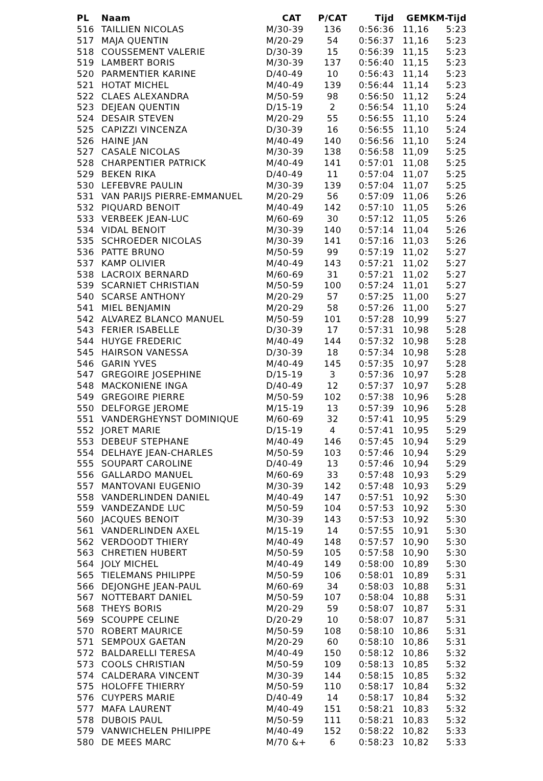| PL | Naam | CAT | P/CAT | Tijd | GEM | KM-Tijd |
| --- | --- | --- | --- | --- | --- | --- |
| 516 | TAILLIEN NICOLAS | M/30-39 | 136 | 0:56:36 | 11,16 | 5:23 |
| 517 | MAJA QUENTIN | M/20-29 | 54 | 0:56:37 | 11,16 | 5:23 |
| 518 | COUSSEMENT VALERIE | D/30-39 | 15 | 0:56:39 | 11,15 | 5:23 |
| 519 | LAMBERT BORIS | M/30-39 | 137 | 0:56:40 | 11,15 | 5:23 |
| 520 | PARMENTIER KARINE | D/40-49 | 10 | 0:56:43 | 11,14 | 5:23 |
| 521 | HOTAT MICHEL | M/40-49 | 139 | 0:56:44 | 11,14 | 5:23 |
| 522 | CLAES ALEXANDRA | M/50-59 | 98 | 0:56:50 | 11,12 | 5:24 |
| 523 | DEJEAN QUENTIN | D/15-19 | 2 | 0:56:54 | 11,10 | 5:24 |
| 524 | DESAIR STEVEN | M/20-29 | 55 | 0:56:55 | 11,10 | 5:24 |
| 525 | CAPIZZI VINCENZA | D/30-39 | 16 | 0:56:55 | 11,10 | 5:24 |
| 526 | HAINE JAN | M/40-49 | 140 | 0:56:56 | 11,10 | 5:24 |
| 527 | CASALE NICOLAS | M/30-39 | 138 | 0:56:58 | 11,09 | 5:25 |
| 528 | CHARPENTIER PATRICK | M/40-49 | 141 | 0:57:01 | 11,08 | 5:25 |
| 529 | BEKEN RIKA | D/40-49 | 11 | 0:57:04 | 11,07 | 5:25 |
| 530 | LEFEBVRE PAULIN | M/30-39 | 139 | 0:57:04 | 11,07 | 5:25 |
| 531 | VAN PARIJS PIERRE-EMMANUEL | M/20-29 | 56 | 0:57:09 | 11,06 | 5:26 |
| 532 | PIQUARD BENOIT | M/40-49 | 142 | 0:57:10 | 11,05 | 5:26 |
| 533 | VERBEEK JEAN-LUC | M/60-69 | 30 | 0:57:12 | 11,05 | 5:26 |
| 534 | VIDAL BENOIT | M/30-39 | 140 | 0:57:14 | 11,04 | 5:26 |
| 535 | SCHROEDER NICOLAS | M/30-39 | 141 | 0:57:16 | 11,03 | 5:26 |
| 536 | PATTE BRUNO | M/50-59 | 99 | 0:57:19 | 11,02 | 5:27 |
| 537 | KAMP OLIVIER | M/40-49 | 143 | 0:57:21 | 11,02 | 5:27 |
| 538 | LACROIX BERNARD | M/60-69 | 31 | 0:57:21 | 11,02 | 5:27 |
| 539 | SCARNIET CHRISTIAN | M/50-59 | 100 | 0:57:24 | 11,01 | 5:27 |
| 540 | SCARSE ANTHONY | M/20-29 | 57 | 0:57:25 | 11,00 | 5:27 |
| 541 | MIEL BENJAMIN | M/20-29 | 58 | 0:57:26 | 11,00 | 5:27 |
| 542 | ALVAREZ BLANCO MANUEL | M/50-59 | 101 | 0:57:28 | 10,99 | 5:27 |
| 543 | FERIER ISABELLE | D/30-39 | 17 | 0:57:31 | 10,98 | 5:28 |
| 544 | HUYGE FREDERIC | M/40-49 | 144 | 0:57:32 | 10,98 | 5:28 |
| 545 | HAIRSON VANESSA | D/30-39 | 18 | 0:57:34 | 10,98 | 5:28 |
| 546 | GARIN YVES | M/40-49 | 145 | 0:57:35 | 10,97 | 5:28 |
| 547 | GREGOIRE JOSEPHINE | D/15-19 | 3 | 0:57:36 | 10,97 | 5:28 |
| 548 | MACKONIENE INGA | D/40-49 | 12 | 0:57:37 | 10,97 | 5:28 |
| 549 | GREGOIRE PIERRE | M/50-59 | 102 | 0:57:38 | 10,96 | 5:28 |
| 550 | DELFORGE JEROME | M/15-19 | 13 | 0:57:39 | 10,96 | 5:28 |
| 551 | VANDERGHEYNST DOMINIQUE | M/60-69 | 32 | 0:57:41 | 10,95 | 5:29 |
| 552 | JORET MARIE | D/15-19 | 4 | 0:57:41 | 10,95 | 5:29 |
| 553 | DEBEUF STEPHANE | M/40-49 | 146 | 0:57:45 | 10,94 | 5:29 |
| 554 | DELHAYE JEAN-CHARLES | M/50-59 | 103 | 0:57:46 | 10,94 | 5:29 |
| 555 | SOUPART CAROLINE | D/40-49 | 13 | 0:57:46 | 10,94 | 5:29 |
| 556 | GALLARDO MANUEL | M/60-69 | 33 | 0:57:48 | 10,93 | 5:29 |
| 557 | MANTOVANI EUGENIO | M/30-39 | 142 | 0:57:48 | 10,93 | 5:29 |
| 558 | VANDERLINDEN DANIEL | M/40-49 | 147 | 0:57:51 | 10,92 | 5:30 |
| 559 | VANDEZANDE LUC | M/50-59 | 104 | 0:57:53 | 10,92 | 5:30 |
| 560 | JACQUES BENOIT | M/30-39 | 143 | 0:57:53 | 10,92 | 5:30 |
| 561 | VANDERLINDEN AXEL | M/15-19 | 14 | 0:57:55 | 10,91 | 5:30 |
| 562 | VERDOODT THIERY | M/40-49 | 148 | 0:57:57 | 10,90 | 5:30 |
| 563 | CHRETIEN HUBERT | M/50-59 | 105 | 0:57:58 | 10,90 | 5:30 |
| 564 | JOLY MICHEL | M/40-49 | 149 | 0:58:00 | 10,89 | 5:30 |
| 565 | TIELEMANS PHILIPPE | M/50-59 | 106 | 0:58:01 | 10,89 | 5:31 |
| 566 | DEJONGHE JEAN-PAUL | M/60-69 | 34 | 0:58:03 | 10,88 | 5:31 |
| 567 | NOTTEBART DANIEL | M/50-59 | 107 | 0:58:04 | 10,88 | 5:31 |
| 568 | THEYS BORIS | M/20-29 | 59 | 0:58:07 | 10,87 | 5:31 |
| 569 | SCOUPPE CELINE | D/20-29 | 10 | 0:58:07 | 10,87 | 5:31 |
| 570 | ROBERT MAURICE | M/50-59 | 108 | 0:58:10 | 10,86 | 5:31 |
| 571 | SEMPOUX GAETAN | M/20-29 | 60 | 0:58:10 | 10,86 | 5:31 |
| 572 | BALDARELLI TERESA | M/40-49 | 150 | 0:58:12 | 10,86 | 5:32 |
| 573 | COOLS CHRISTIAN | M/50-59 | 109 | 0:58:13 | 10,85 | 5:32 |
| 574 | CALDERARA VINCENT | M/30-39 | 144 | 0:58:15 | 10,85 | 5:32 |
| 575 | HOLOFFE THIERRY | M/50-59 | 110 | 0:58:17 | 10,84 | 5:32 |
| 576 | CUYPERS MARIE | D/40-49 | 14 | 0:58:17 | 10,84 | 5:32 |
| 577 | MAFA LAURENT | M/40-49 | 151 | 0:58:21 | 10,83 | 5:32 |
| 578 | DUBOIS PAUL | M/50-59 | 111 | 0:58:21 | 10,83 | 5:32 |
| 579 | VANWICHELEN PHILIPPE | M/40-49 | 152 | 0:58:22 | 10,82 | 5:33 |
| 580 | DE MEES MARC | M/70 &+ | 6 | 0:58:23 | 10,82 | 5:33 |